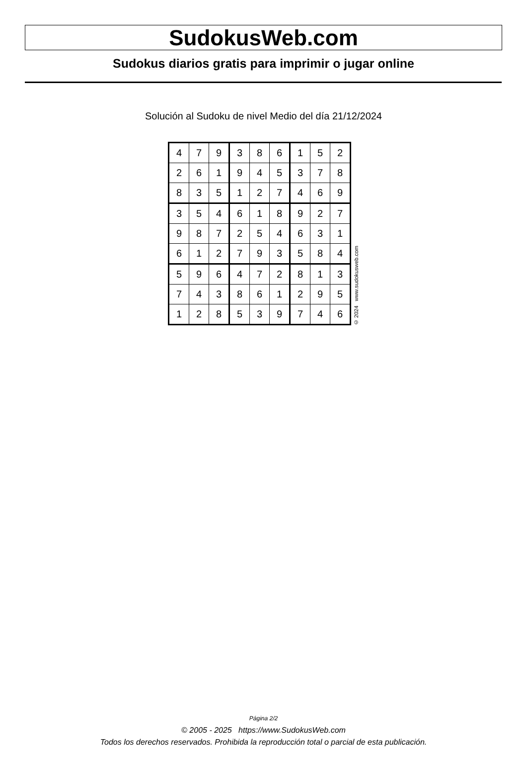SudokusWeb.com
Sudokus diarios gratis para imprimir o jugar online
Solución al Sudoku de nivel Medio del día 21/12/2024
| 4 | 7 | 9 | 3 | 8 | 6 | 1 | 5 | 2 |
| 2 | 6 | 1 | 9 | 4 | 5 | 3 | 7 | 8 |
| 8 | 3 | 5 | 1 | 2 | 7 | 4 | 6 | 9 |
| 3 | 5 | 4 | 6 | 1 | 8 | 9 | 2 | 7 |
| 9 | 8 | 7 | 2 | 5 | 4 | 6 | 3 | 1 |
| 6 | 1 | 2 | 7 | 9 | 3 | 5 | 8 | 4 |
| 5 | 9 | 6 | 4 | 7 | 2 | 8 | 1 | 3 |
| 7 | 4 | 3 | 8 | 6 | 1 | 2 | 9 | 5 |
| 1 | 2 | 8 | 5 | 3 | 9 | 7 | 4 | 6 |
© 2024 www.sudokusweb.com
Página 2/2
© 2005 - 2025 https://www.SudokusWeb.com
Todos los derechos reservados. Prohibida la reproducción total o parcial de esta publicación.